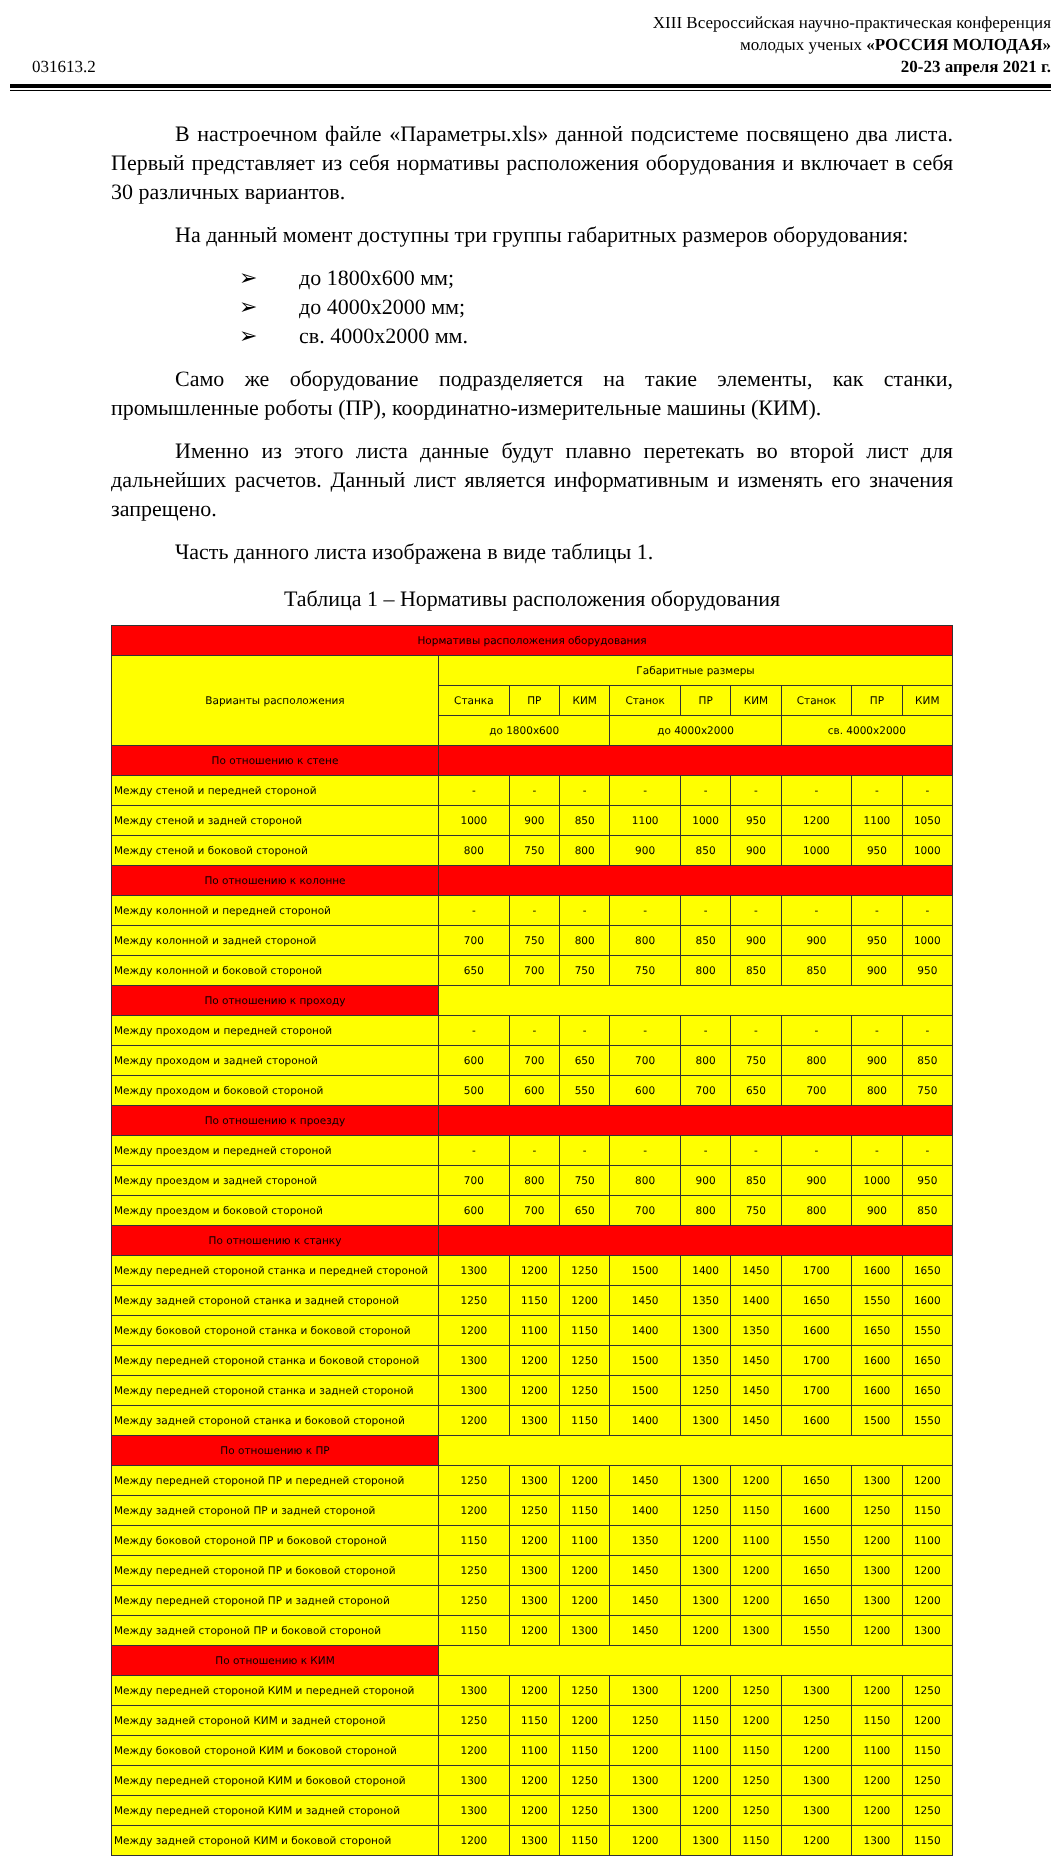031613.2
XIII Всероссийская научно-практическая конференция
молодых ученых «РОССИЯ МОЛОДАЯ»
20-23 апреля 2021 г.
В настроечном файле «Параметры.xls» данной подсистеме посвящено два листа. Первый представляет из себя нормативы расположения оборудования и включает в себя 30 различных вариантов.
На данный момент доступны три группы габаритных размеров оборудования:
➢ до 1800х600 мм;
➢ до 4000х2000 мм;
➢ св. 4000х2000 мм.
Само же оборудование подразделяется на такие элементы, как станки, промышленные роботы (ПР), координатно-измерительные машины (КИМ).
Именно из этого листа данные будут плавно перетекать во второй лист для дальнейших расчетов. Данный лист является информативным и изменять его значения запрещено.
Часть данного листа изображена в виде таблицы 1.
Таблица 1 – Нормативы расположения оборудования
| Нормативы расположения оборудования | | | | | | | | | |
| --- | --- | --- | --- | --- | --- | --- | --- | --- | --- |
| Варианты расположения | Габаритные размеры | | | | | | | | |
| | Станка | ПР | КИМ | Станок | ПР | КИМ | Станок | ПР | КИМ |
| | до 1800х600 | | | до 4000х2000 | | | св. 4000х2000 | | |
| По отношению к стене | | | | | | | | | |
| Между стеной и передней стороной | - | - | - | - | - | - | - | - | - |
| Между стеной и задней стороной | 1000 | 900 | 850 | 1100 | 1000 | 950 | 1200 | 1100 | 1050 |
| Между стеной и боковой стороной | 800 | 750 | 800 | 900 | 850 | 900 | 1000 | 950 | 1000 |
| По отношению к колонне | | | | | | | | | |
| Между колонной и передней стороной | - | - | - | - | - | - | - | - | - |
| Между колонной и задней стороной | 700 | 750 | 800 | 800 | 850 | 900 | 900 | 950 | 1000 |
| Между колонной и боковой стороной | 650 | 700 | 750 | 750 | 800 | 850 | 850 | 900 | 950 |
| По отношению к проходу | | | | | | | | | |
| Между проходом и передней стороной | - | - | - | - | - | - | - | - | - |
| Между проходом и задней стороной | 600 | 700 | 650 | 700 | 800 | 750 | 800 | 900 | 850 |
| Между проходом и боковой стороной | 500 | 600 | 550 | 600 | 700 | 650 | 700 | 800 | 750 |
| По отношению к проезду | | | | | | | | | |
| Между проездом и передней стороной | - | - | - | - | - | - | - | - | - |
| Между проездом и задней стороной | 700 | 800 | 750 | 800 | 900 | 850 | 900 | 1000 | 950 |
| Между проездом и боковой стороной | 600 | 700 | 650 | 700 | 800 | 750 | 800 | 900 | 850 |
| По отношению к станку | | | | | | | | | |
| Между передней стороной станка и передней стороной | 1300 | 1200 | 1250 | 1500 | 1400 | 1450 | 1700 | 1600 | 1650 |
| Между задней стороной станка и задней стороной | 1250 | 1150 | 1200 | 1450 | 1350 | 1400 | 1650 | 1550 | 1600 |
| Между боковой стороной станка и боковой стороной | 1200 | 1100 | 1150 | 1400 | 1300 | 1350 | 1600 | 1650 | 1550 |
| Между передней стороной станка и боковой стороной | 1300 | 1200 | 1250 | 1500 | 1350 | 1450 | 1700 | 1600 | 1650 |
| Между передней стороной станка и задней стороной | 1300 | 1200 | 1250 | 1500 | 1250 | 1450 | 1700 | 1600 | 1650 |
| Между задней стороной станка и боковой стороной | 1200 | 1300 | 1150 | 1400 | 1300 | 1450 | 1600 | 1500 | 1550 |
| По отношению к ПР | | | | | | | | | |
| Между передней стороной ПР и передней стороной | 1250 | 1300 | 1200 | 1450 | 1300 | 1200 | 1650 | 1300 | 1200 |
| Между задней стороной ПР и задней стороной | 1200 | 1250 | 1150 | 1400 | 1250 | 1150 | 1600 | 1250 | 1150 |
| Между боковой стороной ПР и боковой стороной | 1150 | 1200 | 1100 | 1350 | 1200 | 1100 | 1550 | 1200 | 1100 |
| Между передней стороной ПР и боковой стороной | 1250 | 1300 | 1200 | 1450 | 1300 | 1200 | 1650 | 1300 | 1200 |
| Между передней стороной ПР и задней стороной | 1250 | 1300 | 1200 | 1450 | 1300 | 1200 | 1650 | 1300 | 1200 |
| Между задней стороной ПР и боковой стороной | 1150 | 1200 | 1300 | 1450 | 1200 | 1300 | 1550 | 1200 | 1300 |
| По отношению к КИМ | | | | | | | | | |
| Между передней стороной КИМ и передней стороной | 1300 | 1200 | 1250 | 1300 | 1200 | 1250 | 1300 | 1200 | 1250 |
| Между задней стороной КИМ и задней стороной | 1250 | 1150 | 1200 | 1250 | 1150 | 1200 | 1250 | 1150 | 1200 |
| Между боковой стороной КИМ и боковой стороной | 1200 | 1100 | 1150 | 1200 | 1100 | 1150 | 1200 | 1100 | 1150 |
| Между передней стороной КИМ и боковой стороной | 1300 | 1200 | 1250 | 1300 | 1200 | 1250 | 1300 | 1200 | 1250 |
| Между передней стороной КИМ и задней стороной | 1300 | 1200 | 1250 | 1300 | 1200 | 1250 | 1300 | 1200 | 1250 |
| Между задней стороной КИМ и боковой стороной | 1200 | 1300 | 1150 | 1200 | 1300 | 1150 | 1200 | 1300 | 1150 |